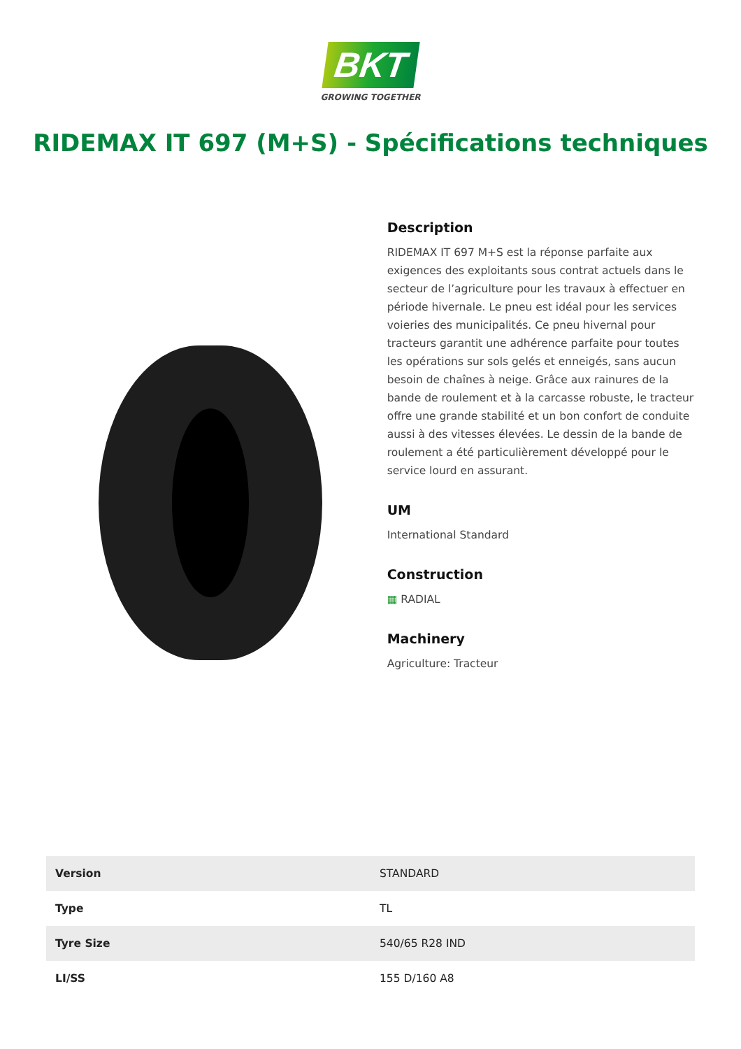BKT
GROWING TOGETHER
RIDEMAX IT 697 (M+S) - Spécifications techniques
Description
RIDEMAX IT 697 M+S est la réponse parfaite aux exigences des exploitants sous contrat actuels dans le secteur de l’agriculture pour les travaux à effectuer en période hivernale. Le pneu est idéal pour les services voieries des municipalités. Ce pneu hivernal pour tracteurs garantit une adhérence parfaite pour toutes les opérations sur sols gelés et enneigés, sans aucun besoin de chaînes à neige. Grâce aux rainures de la bande de roulement et à la carcasse robuste, le tracteur offre une grande stabilité et un bon confort de conduite aussi à des vitesses élevées. Le dessin de la bande de roulement a été particulièrement développé pour le service lourd en assurant.
UM
International Standard
Construction
▦ RADIAL
Machinery
Agriculture: Tracteur
| Version | STANDARD |
| Type | TL |
| Tyre Size | 540/65 R28 IND |
| LI/SS | 155 D/160 A8 |